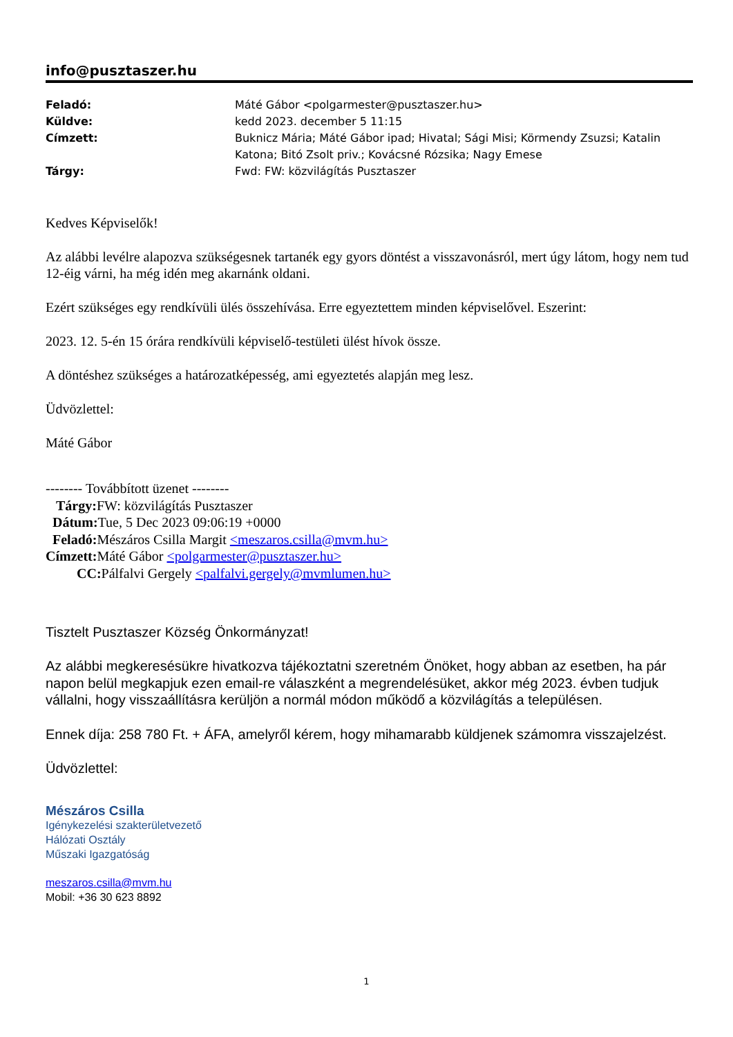info@pusztaszer.hu
| Feladó: | Máté Gábor <polgarmester@pusztaszer.hu> |
| Küldve: | kedd 2023. december 5 11:15 |
| Címzett: | Buknicz Mária; Máté Gábor ipad; Hivatal; Sági Misi; Körmendy Zsuzsi; Katalin Katona; Bitó Zsolt priv.; Kovácsné Rózsika; Nagy Emese |
| Tárgy: | Fwd: FW: közvilágítás Pusztaszer |
Kedves Képviselők!
Az alábbi levélre alapozva szükségesnek tartanék egy gyors döntést a visszavonásról, mert úgy látom, hogy nem tud 12-éig várni, ha még idén meg akarnánk oldani.
Ezért szükséges egy rendkívüli ülés összehívása. Erre egyeztettem minden képviselővel. Eszerint:
2023. 12. 5-én 15 órára rendkívüli képviselő-testületi ülést hívok össze.
A döntéshez szükséges a határozatképesség, ami egyeztetés alapján meg lesz.
Üdvözlettel:
Máté Gábor
-------- Továbbított üzenet --------
Tárgy: FW: közvilágítás Pusztaszer
Dátum: Tue, 5 Dec 2023 09:06:19 +0000
Feladó: Mészáros Csilla Margit <meszaros.csilla@mvm.hu>
Címzett: Máté Gábor <polgarmester@pusztaszer.hu>
CC: Pálfalvi Gergely <palfalvi.gergely@mvmlumen.hu>
Tisztelt Pusztaszer Község Önkormányzat!
Az alábbi megkeresésükre hivatkozva tájékoztatni szeretném Önöket, hogy abban az esetben, ha pár napon belül megkapjuk ezen email-re válaszként a megrendelésüket, akkor még 2023. évben tudjuk vállalni, hogy visszaállításra kerüljön a normál módon működő a közvilágítás a településen.
Ennek díja: 258 780 Ft. + ÁFA, amelyről kérem, hogy mihamarabb küldjenek számomra visszajelzést.
Üdvözlettel:
Mészáros Csilla
Igénykezelési szakterületvezető
Hálózati Osztály
Műszaki Igazgatóság
meszaros.csilla@mvm.hu
Mobil: +36 30 623 8892
1